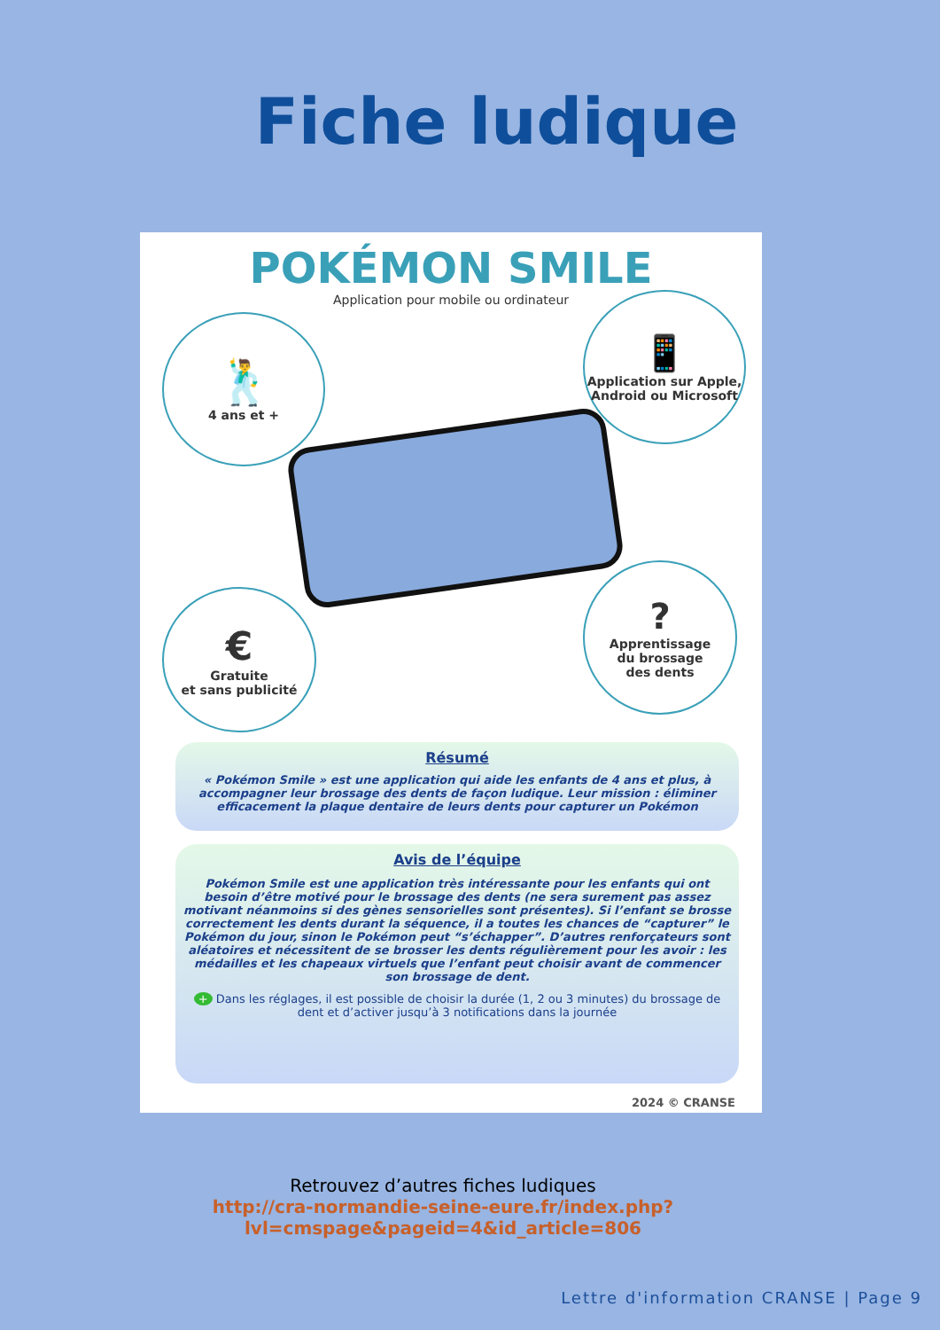Fiche ludique
POKÉMON SMILE
Application pour mobile ou ordinateur
🕺
4 ans et +
📱
Application sur Apple, Android ou Microsoft
€
Gratuite
et sans publicité
?
Apprentissage
du brossage
des dents
Résumé
« Pokémon Smile » est une application qui aide les enfants de 4 ans et plus, à accompagner leur brossage des dents de façon ludique. Leur mission : éliminer efficacement la plaque dentaire de leurs dents pour capturer un Pokémon
Avis de l’équipe
Pokémon Smile est une application très intéressante pour les enfants qui ont besoin d’être motivé pour le brossage des dents (ne sera surement pas assez motivant néanmoins si des gènes sensorielles sont présentes). Si l’enfant se brosse correctement les dents durant la séquence, il a toutes les chances de “capturer” le Pokémon du jour, sinon le Pokémon peut “s’échapper”. D’autres renforçateurs sont aléatoires et nécessitent de se brosser les dents régulièrement pour les avoir : les médailles et les chapeaux virtuels que l’enfant peut choisir avant de commencer son brossage de dent.
+ Dans les réglages, il est possible de choisir la durée (1, 2 ou 3 minutes) du brossage de dent et d’activer jusqu’à 3 notifications dans la journée
2024 © CRANSE
Retrouvez d’autres fiches ludiques
http://cra-normandie-seine-eure.fr/index.php?
lvl=cmspage&pageid=4&id_article=806
Lettre d'information CRANSE | Page 9